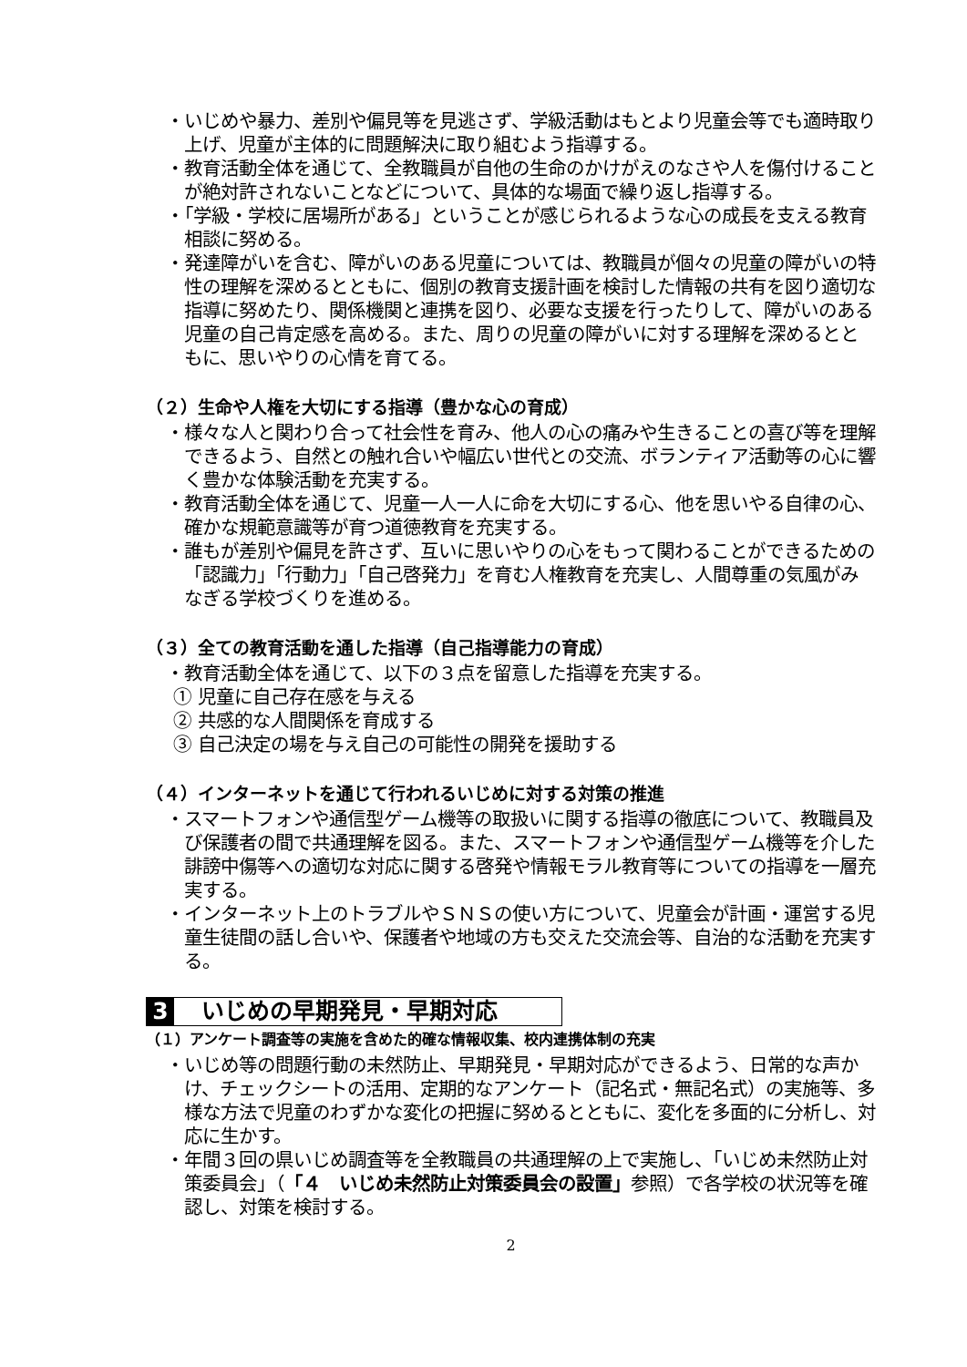・いじめや暴力、差別や偏見等を見逃さず、学級活動はもとより児童会等でも適時取り上げ、児童が主体的に問題解決に取り組むよう指導する。
・教育活動全体を通じて、全教職員が自他の生命のかけがえのなさや人を傷付けることが絶対許されないことなどについて、具体的な場面で繰り返し指導する。
・「学級・学校に居場所がある」ということが感じられるような心の成長を支える教育相談に努める。
・発達障がいを含む、障がいのある児童については、教職員が個々の児童の障がいの特性の理解を深めるとともに、個別の教育支援計画を検討した情報の共有を図り適切な指導に努めたり、関係機関と連携を図り、必要な支援を行ったりして、障がいのある児童の自己肯定感を高める。また、周りの児童の障がいに対する理解を深めるとともに、思いやりの心情を育てる。
（２）生命や人権を大切にする指導（豊かな心の育成）
・様々な人と関わり合って社会性を育み、他人の心の痛みや生きることの喜び等を理解できるよう、自然との触れ合いや幅広い世代との交流、ボランティア活動等の心に響く豊かな体験活動を充実する。
・教育活動全体を通じて、児童一人一人に命を大切にする心、他を思いやる自律の心、確かな規範意識等が育つ道徳教育を充実する。
・誰もが差別や偏見を許さず、互いに思いやりの心をもって関わることができるための「認識力」「行動力」「自己啓発力」を育む人権教育を充実し、人間尊重の気風がみなぎる学校づくりを進める。
（３）全ての教育活動を通した指導（自己指導能力の育成）
・教育活動全体を通じて、以下の３点を留意した指導を充実する。
① 児童に自己存在感を与える
② 共感的な人間関係を育成する
③ 自己決定の場を与え自己の可能性の開発を援助する
（４）インターネットを通じて行われるいじめに対する対策の推進
・スマートフォンや通信型ゲーム機等の取扱いに関する指導の徹底について、教職員及び保護者の間で共通理解を図る。また、スマートフォンや通信型ゲーム機等を介した誹謗中傷等への適切な対応に関する啓発や情報モラル教育等についての指導を一層充実する。
・インターネット上のトラブルやＳＮＳの使い方について、児童会が計画・運営する児童生徒間の話し合いや、保護者や地域の方も交えた交流会等、自治的な活動を充実する。
3 いじめの早期発見・早期対応
（１）アンケート調査等の実施を含めた的確な情報収集、校内連携体制の充実
・いじめ等の問題行動の未然防止、早期発見・早期対応ができるよう、日常的な声かけ、チェックシートの活用、定期的なアンケート（記名式・無記名式）の実施等、多様な方法で児童のわずかな変化の把握に努めるとともに、変化を多面的に分析し、対応に生かす。
・年間３回の県いじめ調査等を全教職員の共通理解の上で実施し、「いじめ未然防止対策委員会」（「４　いじめ未然防止対策委員会の設置」参照）で各学校の状況等を確認し、対策を検討する。
2